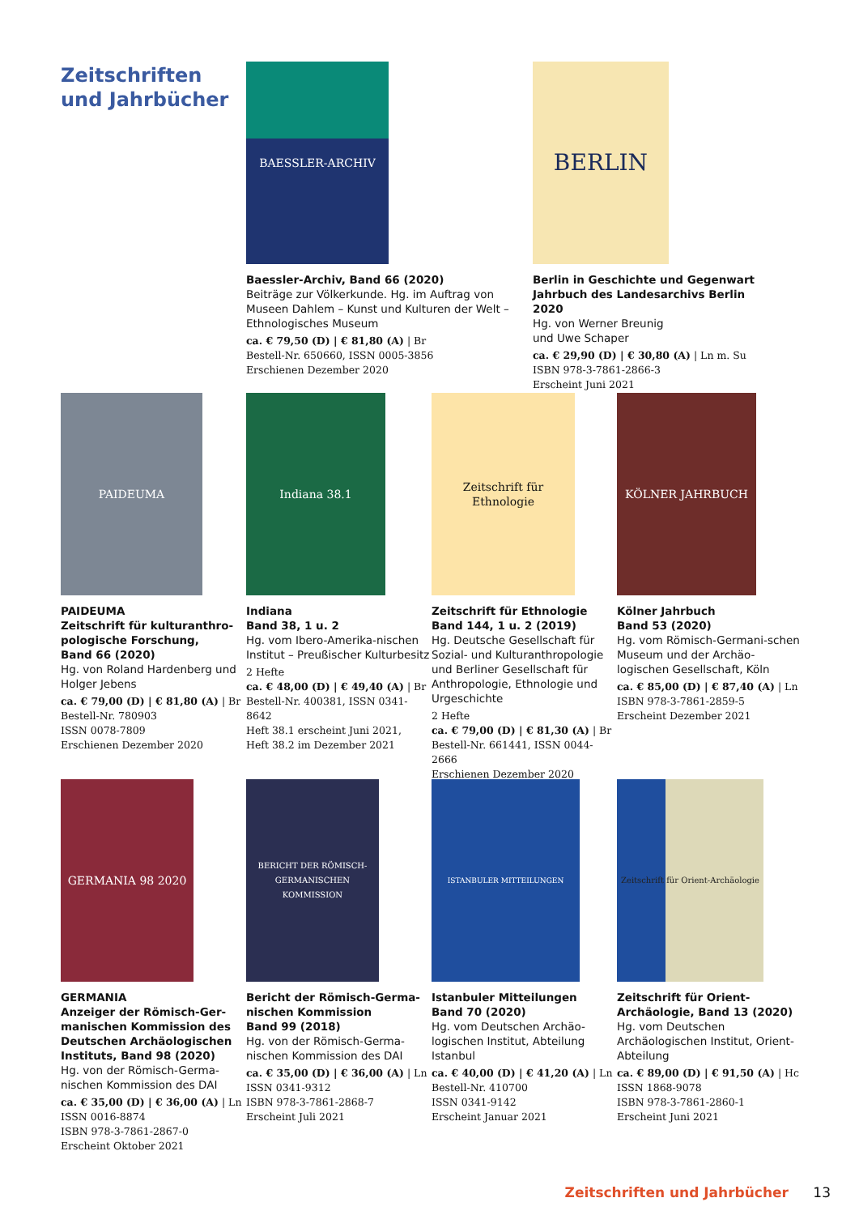Zeitschriften
und Jahrbücher
BAESSLER-ARCHIV
Baessler-Archiv, Band 66 (2020)
Beiträge zur Völkerkunde. Hg. im Auftrag von Museen Dahlem – Kunst und Kulturen der Welt – Ethnologisches Museum
ca. € 79,50 (D) | € 81,80 (A) | Br
Bestell-Nr. 650660, ISSN 0005-3856
Erschienen Dezember 2020
BERLIN
Berlin in Geschichte und Gegenwart
Jahrbuch des Landesarchivs Berlin 2020
Hg. von Werner Breunig
und Uwe Schaper
ca. € 29,90 (D) | € 30,80 (A) | Ln m. Su
ISBN 978-3-7861-2866-3
Erscheint Juni 2021
PAIDEUMA
PAIDEUMA
Zeitschrift für kulturanthro-pologische Forschung,
Band 66 (2020)
Hg. von Roland Hardenberg und Holger Jebens
ca. € 79,00 (D) | € 81,80 (A) | Br
Bestell-Nr. 780903
ISSN 0078-7809
Erschienen Dezember 2020
Indiana 38.1
Indiana
Band 38, 1 u. 2
Hg. vom Ibero-Amerika-nischen Institut – Preußischer Kulturbesitz
2 Hefte
ca. € 48,00 (D) | € 49,40 (A) | Br
Bestell-Nr. 400381, ISSN 0341-8642
Heft 38.1 erscheint Juni 2021,
Heft 38.2 im Dezember 2021
Zeitschrift für Ethnologie
Zeitschrift für Ethnologie
Band 144, 1 u. 2 (2019)
Hg. Deutsche Gesellschaft für Sozial- und Kulturanthropologie und Berliner Gesellschaft für Anthropologie, Ethnologie und Urgeschichte
2 Hefte
ca. € 79,00 (D) | € 81,30 (A) | Br
Bestell-Nr. 661441, ISSN 0044-2666
Erschienen Dezember 2020
KÖLNER JAHRBUCH
Kölner Jahrbuch
Band 53 (2020)
Hg. vom Römisch-Germani-schen Museum und der Archäo-logischen Gesellschaft, Köln
ca. € 85,00 (D) | € 87,40 (A) | Ln
ISBN 978-3-7861-2859-5
Erscheint Dezember 2021
GERMANIA 98 2020
GERMANIA
Anzeiger der Römisch-Ger-manischen Kommission des Deutschen Archäologischen Instituts, Band 98 (2020)
Hg. von der Römisch-Germa-nischen Kommission des DAI
ca. € 35,00 (D) | € 36,00 (A) | Ln
ISSN 0016-8874
ISBN 978-3-7861-2867-0
Erscheint Oktober 2021
BERICHT DER RÖMISCH-GERMANISCHEN KOMMISSION
Bericht der Römisch-Germa-nischen Kommission
Band 99 (2018)
Hg. von der Römisch-Germa-nischen Kommission des DAI
ca. € 35,00 (D) | € 36,00 (A) | Ln
ISSN 0341-9312
ISBN 978-3-7861-2868-7
Erscheint Juli 2021
ISTANBULER MITTEILUNGEN
Istanbuler Mitteilungen
Band 70 (2020)
Hg. vom Deutschen Archäo-logischen Institut, Abteilung Istanbul
ca. € 40,00 (D) | € 41,20 (A) | Ln
Bestell-Nr. 410700
ISSN 0341-9142
Erscheint Januar 2021
Zeitschrift für Orient-Archäologie
Zeitschrift für Orient-Archäologie, Band 13 (2020)
Hg. vom Deutschen Archäologischen Institut, Orient-Abteilung
ca. € 89,00 (D) | € 91,50 (A) | Hc
ISSN 1868-9078
ISBN 978-3-7861-2860-1
Erscheint Juni 2021
Zeitschriften und Jahrbücher 13